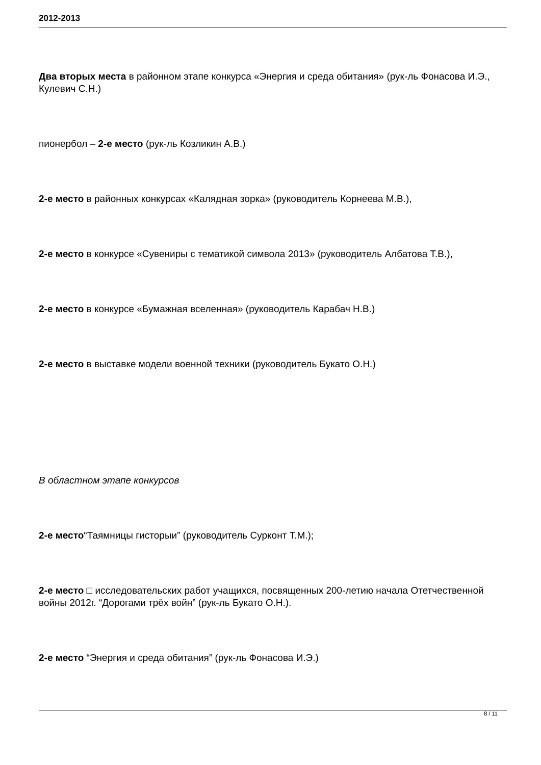2012-2013
Два вторых места в районном этапе конкурса «Энергия и среда обитания» (рук-ль Фонасова И.Э., Кулевич С.Н.)
пионербол – 2-е место (рук-ль Козликин А.В.)
2-е место в районных конкурсах «Калядная зорка» (руководитель Корнеева М.В.),
2-е место в конкурсе «Сувениры с тематикой символа 2013» (руководитель Албатова Т.В.),
2-е место в конкурсе «Бумажная вселенная» (руководитель Карабач Н.В.)
2-е место в выставке модели военной техники (руководитель Букато О.Н.)
В областном этапе конкурсов
2-е место“Таямницы гисторыи” (руководитель Сурконт Т.М.);
2-е место □ исследовательских работ учащихся, посвященных 200-летию начала Отетчественной войны 2012г. “Дорогами трёх войн” (рук-ль Букато О.Н.).
2-е место “Энергия и среда обитания” (рук-ль Фонасова И.Э.)
8 / 11